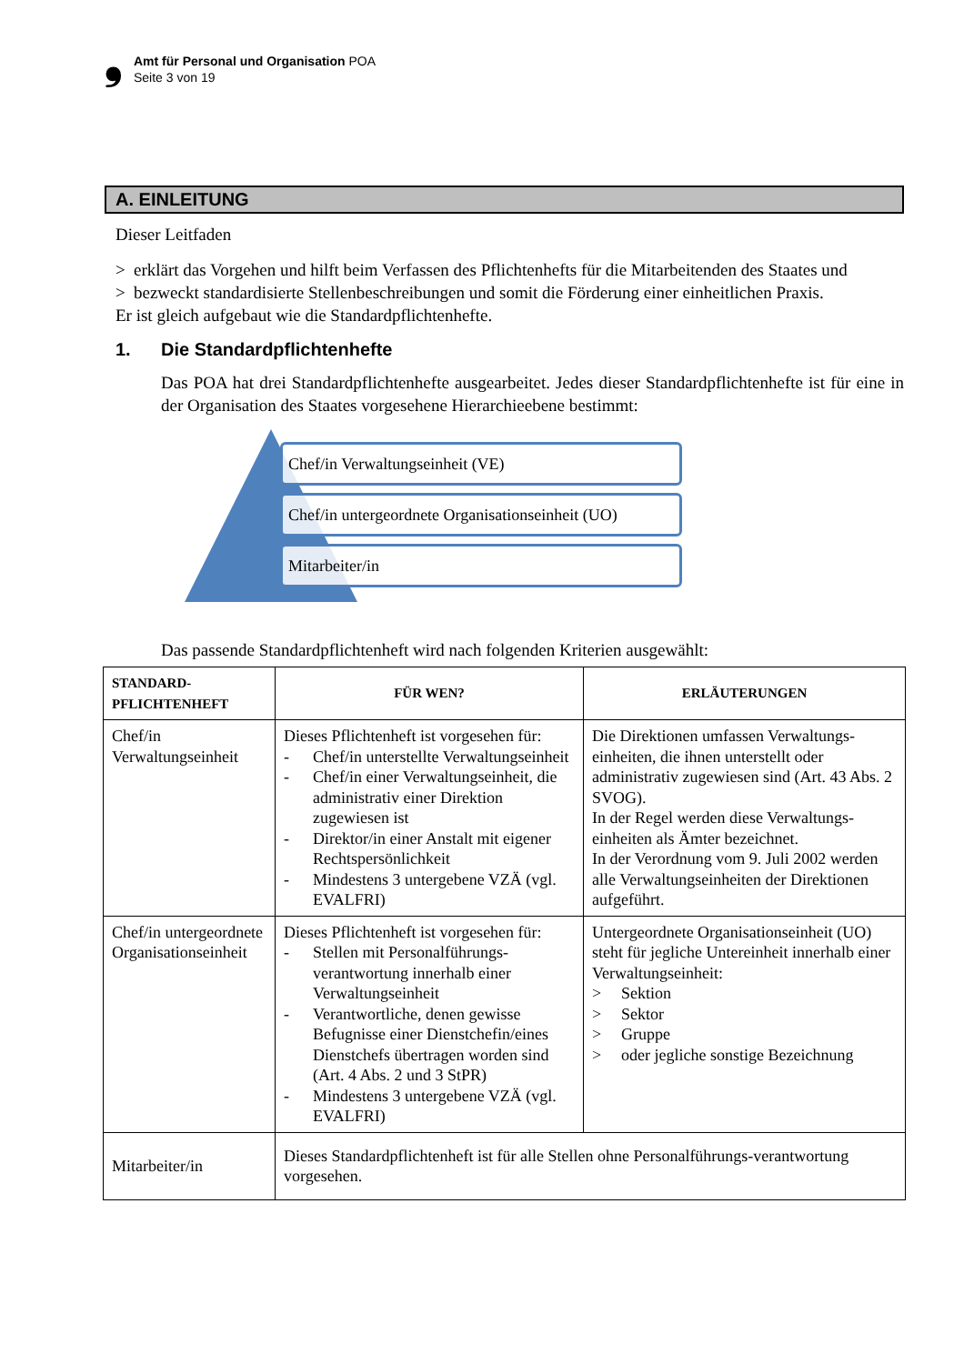❟
Amt für Personal und Organisation POA
Seite 3 von 19
A. EINLEITUNG
Dieser Leitfaden
> erklärt das Vorgehen und hilft beim Verfassen des Pflichtenhefts für die Mitarbeitenden des Staates und
> bezweckt standardisierte Stellenbeschreibungen und somit die Förderung einer einheitlichen Praxis.
Er ist gleich aufgebaut wie die Standardpflichtenhefte.
1. Die Standardpflichtenhefte
Das POA hat drei Standardpflichtenhefte ausgearbeitet. Jedes dieser Standardpflichtenhefte ist für eine in der Organisation des Staates vorgesehene Hierarchieebene bestimmt:
Chef/in Verwaltungseinheit (VE)
Chef/in untergeordnete Organisationseinheit (UO)
Mitarbeiter/in
Das passende Standardpflichtenheft wird nach folgenden Kriterien ausgewählt:
| STANDARD- PFLICHTENHEFT | FÜR WEN? | ERLÄUTERUNGEN |
| --- | --- | --- |
| Chef/in Verwaltungseinheit | Dieses Pflichtenheft ist vorgesehen für: - Chef/in unterstellte Verwaltungseinheit - Chef/in einer Verwaltungseinheit, die administrativ einer Direktion zugewiesen ist - Direktor/in einer Anstalt mit eigener Rechtspersönlichkeit - Mindestens 3 untergebene VZÄ (vgl. EVALFRI) | Die Direktionen umfassen Verwaltungs-einheiten, die ihnen unterstellt oder administrativ zugewiesen sind (Art. 43 Abs. 2 SVOG). In der Regel werden diese Verwaltungs-einheiten als Ämter bezeichnet. In der Verordnung vom 9. Juli 2002 werden alle Verwaltungseinheiten der Direktionen aufgeführt. |
| Chef/in untergeordnete Organisationseinheit | Dieses Pflichtenheft ist vorgesehen für: - Stellen mit Personalführungs-verantwortung innerhalb einer Verwaltungseinheit - Verantwortliche, denen gewisse Befugnisse einer Dienstchefin/eines Dienstchefs übertragen worden sind (Art. 4 Abs. 2 und 3 StPR) - Mindestens 3 untergebene VZÄ (vgl. EVALFRI) | Untergeordnete Organisationseinheit (UO) steht für jegliche Untereinheit innerhalb einer Verwaltungseinheit: > Sektion > Sektor > Gruppe > oder jegliche sonstige Bezeichnung |
| Mitarbeiter/in | Dieses Standardpflichtenheft ist für alle Stellen ohne Personalführungs-verantwortung vorgesehen. | |